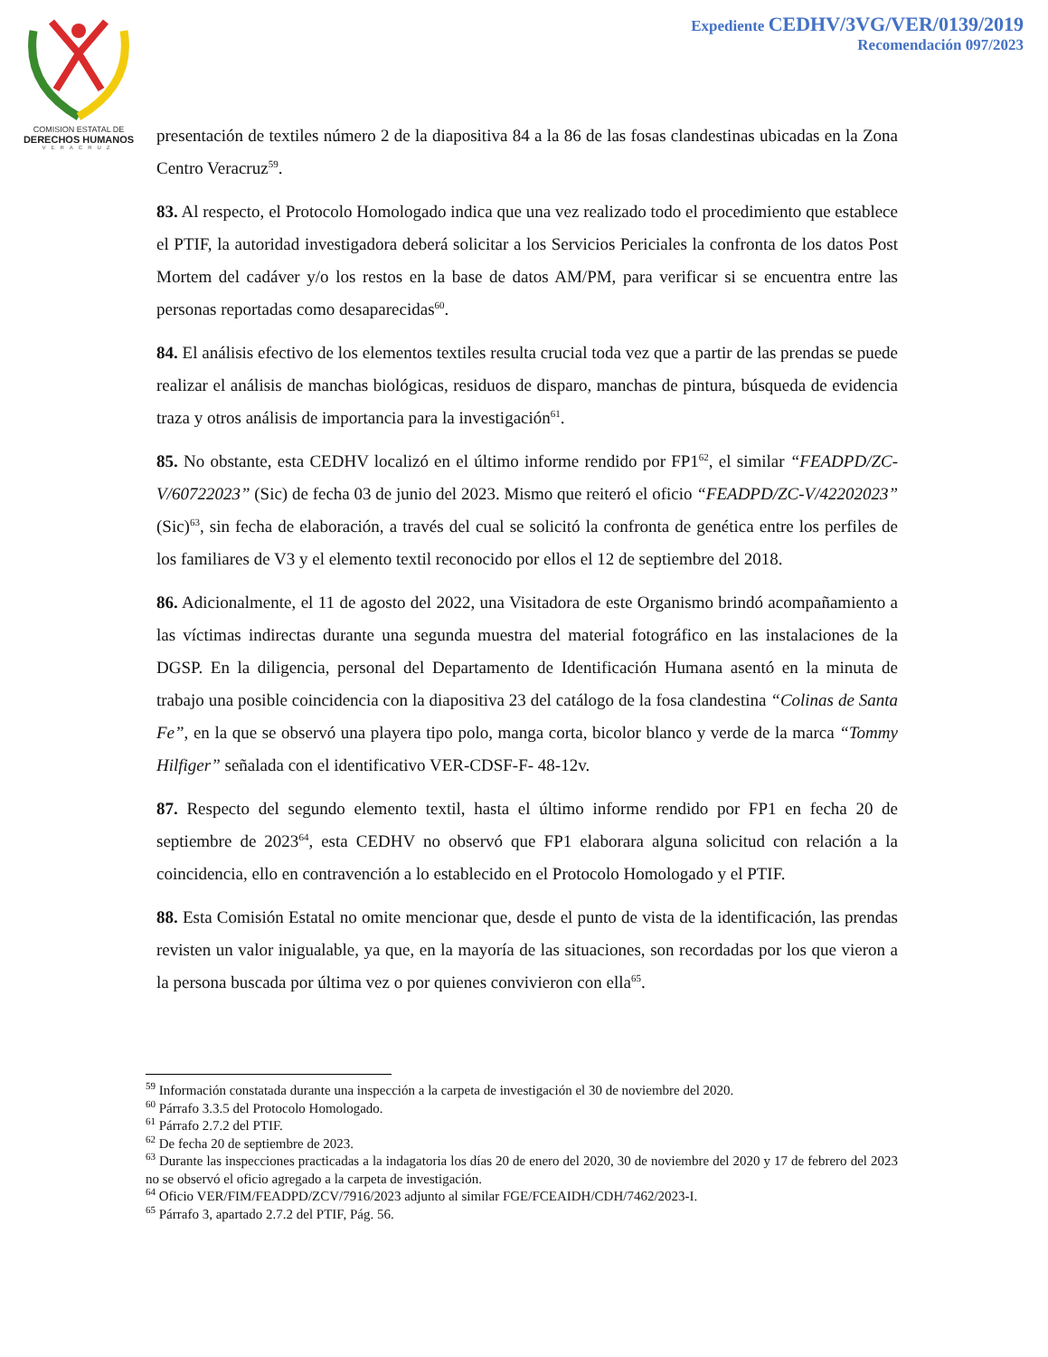COMISION ESTATAL DE
DERECHOS HUMANOS
VERACRUZ
Expediente CEDHV/3VG/VER/0139/2019
Recomendación 097/2023
presentación de textiles número 2 de la diapositiva 84 a la 86 de las fosas clandestinas ubicadas en la Zona Centro Veracruz<sup>59</sup>.
83. Al respecto, el Protocolo Homologado indica que una vez realizado todo el procedimiento que establece el PTIF, la autoridad investigadora deberá solicitar a los Servicios Periciales la confronta de los datos Post Mortem del cadáver y/o los restos en la base de datos AM/PM, para verificar si se encuentra entre las personas reportadas como desaparecidas<sup>60</sup>.
84. El análisis efectivo de los elementos textiles resulta crucial toda vez que a partir de las prendas se puede realizar el análisis de manchas biológicas, residuos de disparo, manchas de pintura, búsqueda de evidencia traza y otros análisis de importancia para la investigación<sup>61</sup>.
85. No obstante, esta CEDHV localizó en el último informe rendido por FP1<sup>62</sup>, el similar “FEADPD/ZC-V/60722023” (Sic) de fecha 03 de junio del 2023. Mismo que reiteró el oficio “FEADPD/ZC-V/42202023” (Sic)<sup>63</sup>, sin fecha de elaboración, a través del cual se solicitó la confronta de genética entre los perfiles de los familiares de V3 y el elemento textil reconocido por ellos el 12 de septiembre del 2018.
86. Adicionalmente, el 11 de agosto del 2022, una Visitadora de este Organismo brindó acompañamiento a las víctimas indirectas durante una segunda muestra del material fotográfico en las instalaciones de la DGSP. En la diligencia, personal del Departamento de Identificación Humana asentó en la minuta de trabajo una posible coincidencia con la diapositiva 23 del catálogo de la fosa clandestina “Colinas de Santa Fe”, en la que se observó una playera tipo polo, manga corta, bicolor blanco y verde de la marca “Tommy Hilfiger” señalada con el identificativo VER-CDSF-F- 48-12v.
87. Respecto del segundo elemento textil, hasta el último informe rendido por FP1 en fecha 20 de septiembre de 2023<sup>64</sup>, esta CEDHV no observó que FP1 elaborara alguna solicitud con relación a la coincidencia, ello en contravención a lo establecido en el Protocolo Homologado y el PTIF.
88. Esta Comisión Estatal no omite mencionar que, desde el punto de vista de la identificación, las prendas revisten un valor inigualable, ya que, en la mayoría de las situaciones, son recordadas por los que vieron a la persona buscada por última vez o por quienes convivieron con ella<sup>65</sup>.
<sup>59</sup> Información constatada durante una inspección a la carpeta de investigación el 30 de noviembre del 2020.
<sup>60</sup> Párrafo 3.3.5 del Protocolo Homologado.
<sup>61</sup> Párrafo 2.7.2 del PTIF.
<sup>62</sup> De fecha 20 de septiembre de 2023.
<sup>63</sup> Durante las inspecciones practicadas a la indagatoria los días 20 de enero del 2020, 30 de noviembre del 2020 y 17 de febrero del 2023 no se observó el oficio agregado a la carpeta de investigación.
<sup>64</sup> Oficio VER/FIM/FEADPD/ZCV/7916/2023 adjunto al similar FGE/FCEAIDH/CDH/7462/2023-I.
<sup>65</sup> Párrafo 3, apartado 2.7.2 del PTIF, Pág. 56.